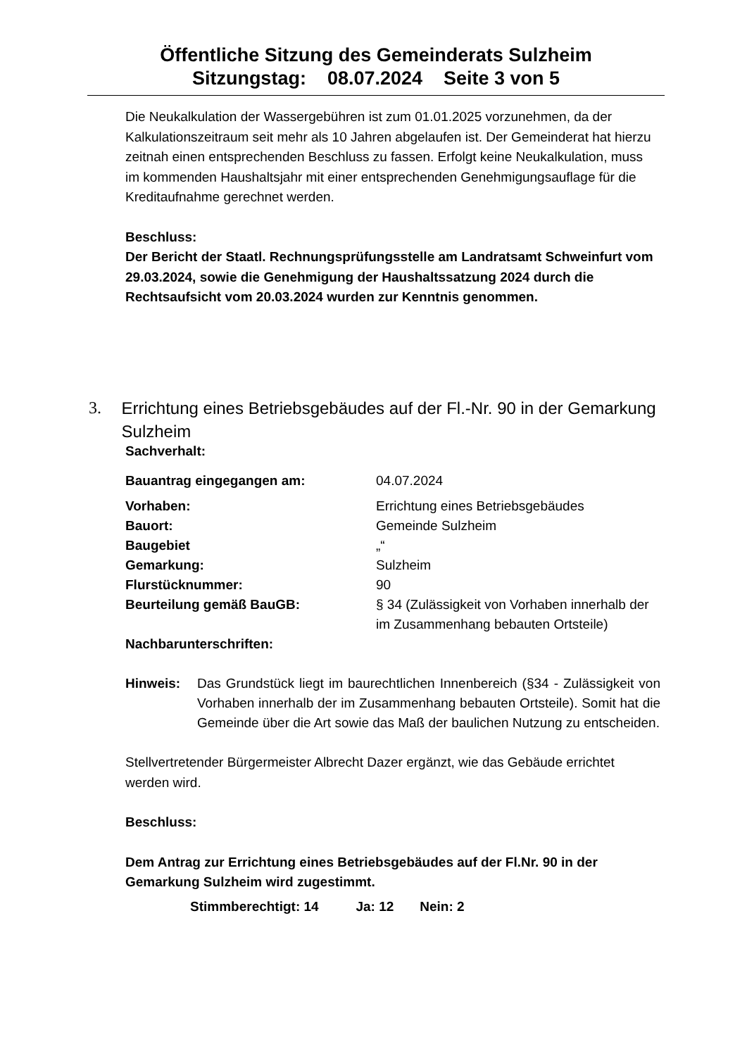Öffentliche Sitzung des Gemeinderats Sulzheim
Sitzungstag: 08.07.2024 Seite 3 von 5
Die Neukalkulation der Wassergebühren ist zum 01.01.2025 vorzunehmen, da der Kalkulationszeitraum seit mehr als 10 Jahren abgelaufen ist. Der Gemeinderat hat hierzu zeitnah einen entsprechenden Beschluss zu fassen. Erfolgt keine Neukalkulation, muss im kommenden Haushaltsjahr mit einer entsprechenden Genehmigungsauflage für die Kreditaufnahme gerechnet werden.
Beschluss:
Der Bericht der Staatl. Rechnungsprüfungsstelle am Landratsamt Schweinfurt vom 29.03.2024, sowie die Genehmigung der Haushaltssatzung 2024 durch die Rechtsaufsicht vom 20.03.2024 wurden zur Kenntnis genommen.
Sachverhalt:
| Bauantrag eingegangen am: | 04.07.2024 |
| Vorhaben: | Errichtung eines Betriebsgebäudes |
| Bauort: | Gemeinde Sulzheim |
| Baugebiet | „“ |
| Gemarkung: | Sulzheim |
| Flurstücknummer: | 90 |
| Beurteilung gemäß BauGB: | § 34 (Zulässigkeit von Vorhaben innerhalb der im Zusammenhang bebauten Ortsteile) |
| Nachbarunterschriften: | |
| Hinweis: | Das Grundstück liegt im baurechtlichen Innenbereich (§34 - Zulässigkeit von Vorhaben innerhalb der im Zusammenhang bebauten Ortsteile). Somit hat die Gemeinde über die Art sowie das Maß der baulichen Nutzung zu entscheiden. |
Stellvertretender Bürgermeister Albrecht Dazer ergänzt, wie das Gebäude errichtet werden wird.
Beschluss:
Dem Antrag zur Errichtung eines Betriebsgebäudes auf der Fl.Nr. 90 in der Gemarkung Sulzheim wird zugestimmt.
Stimmberechtigt: 14 Ja: 12 Nein: 2
3. Errichtung eines Betriebsgebäudes auf der Fl.-Nr. 90 in der Gemarkung Sulzheim